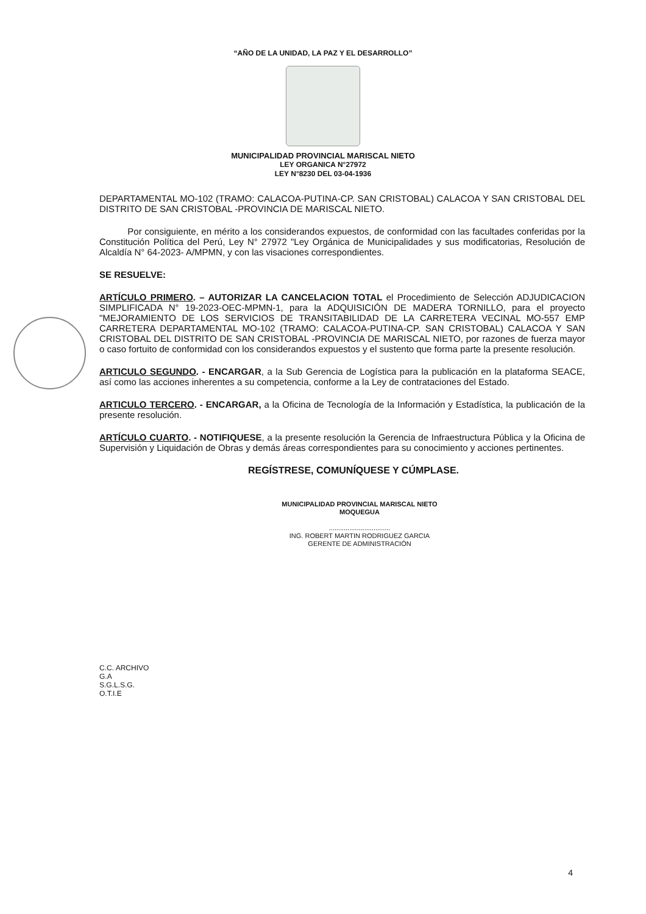“AÑO DE LA UNIDAD, LA PAZ Y EL DESARROLLO”
MUNICIPALIDAD PROVINCIAL MARISCAL NIETO
LEY ORGANICA N°27972
LEY N°8230 DEL 03-04-1936
DEPARTAMENTAL MO-102 (TRAMO: CALACOA-PUTINA-CP. SAN CRISTOBAL) CALACOA Y SAN CRISTOBAL DEL DISTRITO DE SAN CRISTOBAL -PROVINCIA DE MARISCAL NIETO.
Por consiguiente, en mérito a los considerandos expuestos, de conformidad con las facultades conferidas por la Constitución Política del Perú, Ley N° 27972 "Ley Orgánica de Municipalidades y sus modificatorias, Resolución de Alcaldía N° 64-2023- A/MPMN, y con las visaciones correspondientes.
SE RESUELVE:
ARTÍCULO PRIMERO. – AUTORIZAR LA CANCELACION TOTAL el Procedimiento de Selección ADJUDICACION SIMPLIFICADA N° 19-2023-OEC-MPMN-1, para la ADQUISICIÓN DE MADERA TORNILLO, para el proyecto "MEJORAMIENTO DE LOS SERVICIOS DE TRANSITABILIDAD DE LA CARRETERA VECINAL MO-557 EMP CARRETERA DEPARTAMENTAL MO-102 (TRAMO: CALACOA-PUTINA-CP. SAN CRISTOBAL) CALACOA Y SAN CRISTOBAL DEL DISTRITO DE SAN CRISTOBAL -PROVINCIA DE MARISCAL NIETO, por razones de fuerza mayor o caso fortuito de conformidad con los considerandos expuestos y el sustento que forma parte la presente resolución.
ARTICULO SEGUNDO. - ENCARGAR, a la Sub Gerencia de Logística para la publicación en la plataforma SEACE, así como las acciones inherentes a su competencia, conforme a la Ley de contrataciones del Estado.
ARTICULO TERCERO. - ENCARGAR, a la Oficina de Tecnología de la Información y Estadística, la publicación de la presente resolución.
ARTÍCULO CUARTO. - NOTIFIQUESE, a la presente resolución la Gerencia de Infraestructura Pública y la Oficina de Supervisión y Liquidación de Obras y demás áreas correspondientes para su conocimiento y acciones pertinentes.
REGÍSTRESE, COMUNÍQUESE Y CÚMPLASE.
MUNICIPALIDAD PROVINCIAL MARISCAL NIETO
MOQUEGUA
.................................
ING. ROBERT MARTIN RODRIGUEZ GARCIA
GERENTE DE ADMINISTRACIÓN
C.C. ARCHIVO
G.A
S.G.L.S.G.
O.T.I.E
4